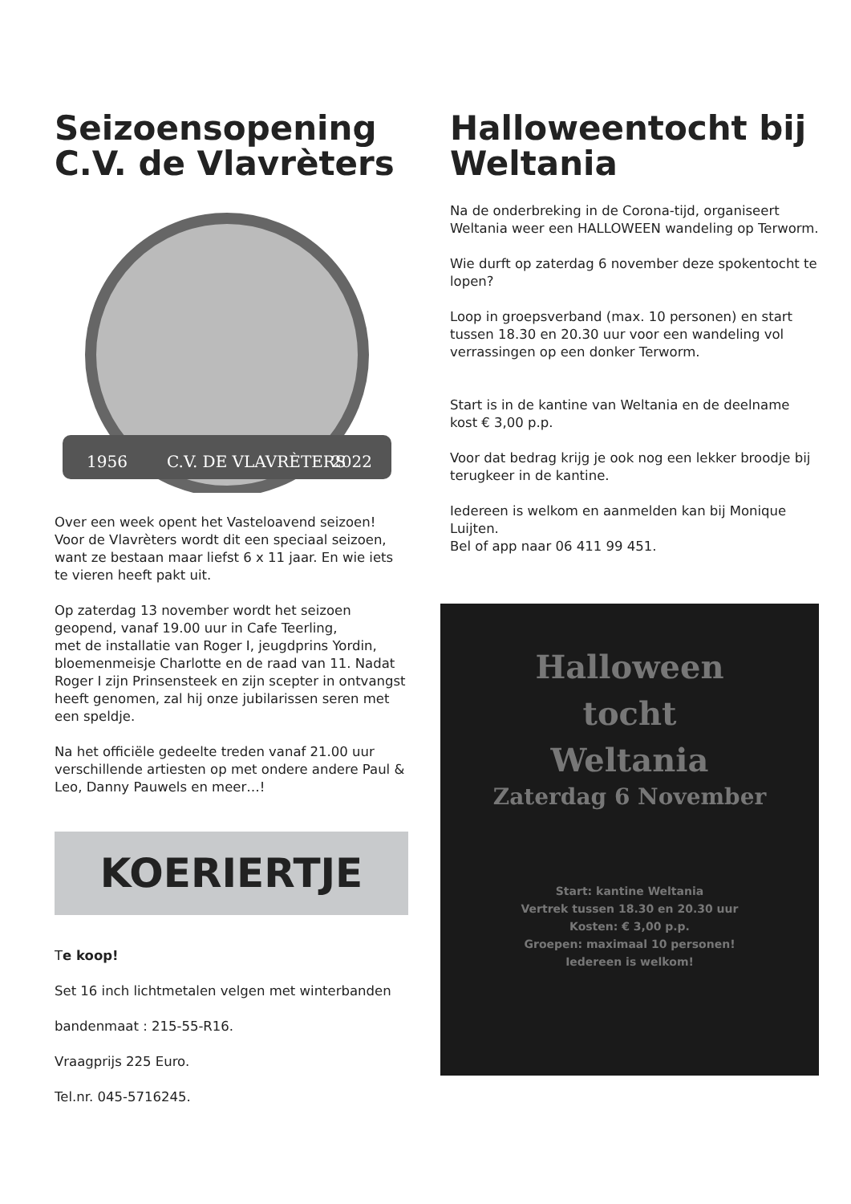Seizoensopening C.V. de Vlavrèters
1956
C.V. DE VLAVRÈTERS
2022
Over een week opent het Vasteloavend seizoen! Voor de Vlavrèters wordt dit een speciaal seizoen, want ze bestaan maar liefst 6 x 11 jaar. En wie iets te vieren heeft pakt uit.
Op zaterdag 13 november wordt het seizoen geopend, vanaf 19.00 uur in Cafe Teerling,
met de installatie van Roger I, jeugdprins Yordin, bloemenmeisje Charlotte en de raad van 11. Nadat Roger I zijn Prinsensteek en zijn scepter in ontvangst heeft genomen, zal hij onze jubilarissen seren met een speldje.
Na het officiële gedeelte treden vanaf 21.00 uur verschillende artiesten op met ondere andere Paul & Leo, Danny Pauwels en meer…!
KOERIERTJE
Te koop!
Set 16 inch lichtmetalen velgen met winterbanden
bandenmaat : 215-55-R16.
Vraagprijs 225 Euro.
Tel.nr. 045-5716245.
Halloweentocht bij Weltania
Na de onderbreking in de Corona-tijd, organiseert Weltania weer een HALLOWEEN wandeling op Terworm.
Wie durft op zaterdag 6 november deze spokentocht te lopen?
Loop in groepsverband (max. 10 personen) en start tussen 18.30 en 20.30 uur voor een wandeling vol verrassingen op een donker Terworm.
Start is in de kantine van Weltania en de deelname kost € 3,00 p.p.
Voor dat bedrag krijg je ook nog een lekker broodje bij terugkeer in de kantine.
Iedereen is welkom en aanmelden kan bij Monique Luijten.
Bel of app naar 06 411 99 451.
Halloween
tocht
Weltania
Zaterdag 6 November
Start: kantine Weltania
Vertrek tussen 18.30 en 20.30 uur
Kosten: € 3,00 p.p.
Groepen: maximaal 10 personen!
Iedereen is welkom!